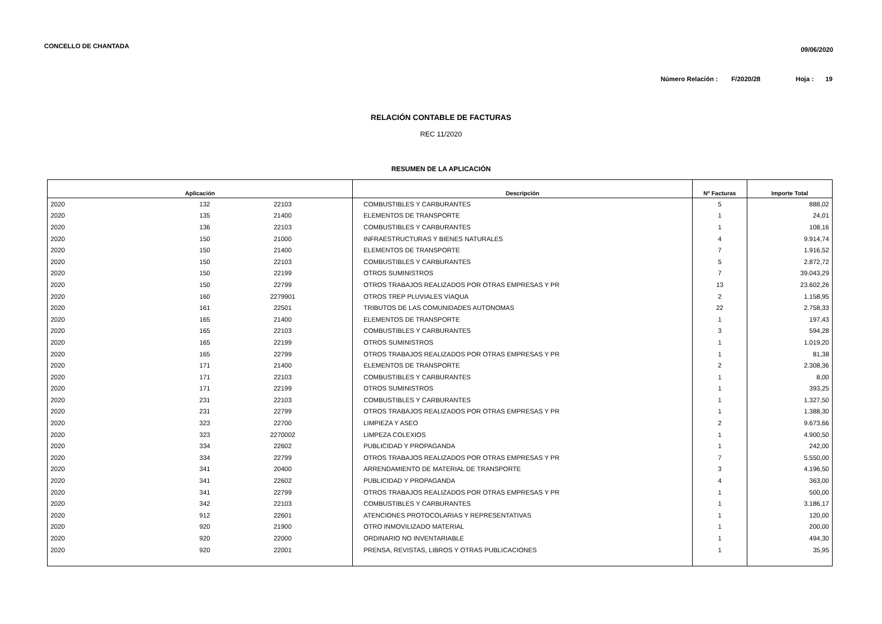CONCELLO DE CHANTADA
09/06/2020
Número Relación : F/2020/28 Hoja : 19
RELACIÓN CONTABLE DE FACTURAS
REC 11/2020
RESUMEN DE LA APLICACIÓN
| Aplicación | | | Descripción | Nº Facturas | Importe Total |
| --- | --- | --- | --- | --- | --- |
| 2020 | 132 | 22103 | COMBUSTIBLES Y CARBURANTES | 5 | 888,02 |
| 2020 | 135 | 21400 | ELEMENTOS DE TRANSPORTE | 1 | 24,01 |
| 2020 | 136 | 22103 | COMBUSTIBLES Y CARBURANTES | 1 | 108,16 |
| 2020 | 150 | 21000 | INFRAESTRUCTURAS Y BIENES NATURALES | 4 | 9.914,74 |
| 2020 | 150 | 21400 | ELEMENTOS DE TRANSPORTE | 7 | 1.916,52 |
| 2020 | 150 | 22103 | COMBUSTIBLES Y CARBURANTES | 5 | 2.872,72 |
| 2020 | 150 | 22199 | OTROS SUMINISTROS | 7 | 39.043,29 |
| 2020 | 150 | 22799 | OTROS TRABAJOS REALIZADOS POR OTRAS EMPRESAS Y PR | 13 | 23.602,26 |
| 2020 | 160 | 2279901 | OTROS TREP PLUVIALES VIAQUA | 2 | 1.158,95 |
| 2020 | 161 | 22501 | TRIBUTOS DE LAS COMUNIDADES AUTONOMAS | 22 | 2.758,33 |
| 2020 | 165 | 21400 | ELEMENTOS DE TRANSPORTE | 1 | 197,43 |
| 2020 | 165 | 22103 | COMBUSTIBLES Y CARBURANTES | 3 | 594,28 |
| 2020 | 165 | 22199 | OTROS SUMINISTROS | 1 | 1.019,20 |
| 2020 | 165 | 22799 | OTROS TRABAJOS REALIZADOS POR OTRAS EMPRESAS Y PR | 1 | 81,38 |
| 2020 | 171 | 21400 | ELEMENTOS DE TRANSPORTE | 2 | 2.308,36 |
| 2020 | 171 | 22103 | COMBUSTIBLES Y CARBURANTES | 1 | 8,00 |
| 2020 | 171 | 22199 | OTROS SUMINISTROS | 1 | 393,25 |
| 2020 | 231 | 22103 | COMBUSTIBLES Y CARBURANTES | 1 | 1.327,50 |
| 2020 | 231 | 22799 | OTROS TRABAJOS REALIZADOS POR OTRAS EMPRESAS Y PR | 1 | 1.388,30 |
| 2020 | 323 | 22700 | LIMPIEZA Y ASEO | 2 | 9.673,66 |
| 2020 | 323 | 2270002 | LIMPEZA COLEXIOS | 1 | 4.900,50 |
| 2020 | 334 | 22602 | PUBLICIDAD Y PROPAGANDA | 1 | 242,00 |
| 2020 | 334 | 22799 | OTROS TRABAJOS REALIZADOS POR OTRAS EMPRESAS Y PR | 7 | 5.550,00 |
| 2020 | 341 | 20400 | ARRENDAMIENTO DE MATERIAL DE TRANSPORTE | 3 | 4.196,50 |
| 2020 | 341 | 22602 | PUBLICIDAD Y PROPAGANDA | 4 | 363,00 |
| 2020 | 341 | 22799 | OTROS TRABAJOS REALIZADOS POR OTRAS EMPRESAS Y PR | 1 | 500,00 |
| 2020 | 342 | 22103 | COMBUSTIBLES Y CARBURANTES | 1 | 3.186,17 |
| 2020 | 912 | 22601 | ATENCIONES PROTOCOLARIAS Y REPRESENTATIVAS | 1 | 120,00 |
| 2020 | 920 | 21900 | OTRO INMOVILIZADO MATERIAL | 1 | 200,00 |
| 2020 | 920 | 22000 | ORDINARIO NO INVENTARIABLE | 1 | 494,30 |
| 2020 | 920 | 22001 | PRENSA, REVISTAS, LIBROS Y OTRAS PUBLICACIONES | 1 | 35,95 |